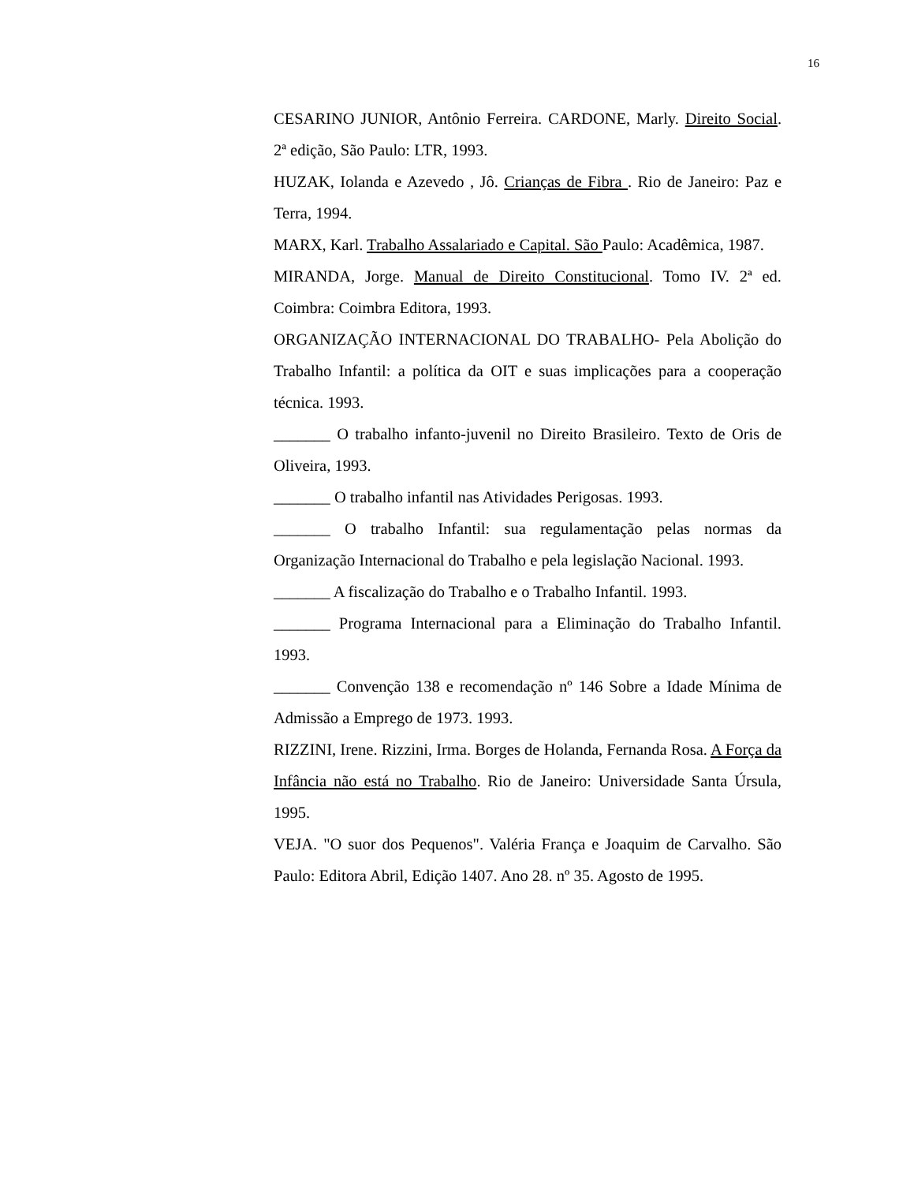16
CESARINO JUNIOR, Antônio Ferreira. CARDONE, Marly. Direito Social. 2ª edição, São Paulo: LTR, 1993.
HUZAK, Iolanda e Azevedo , Jô. Crianças de Fibra . Rio de Janeiro: Paz e Terra, 1994.
MARX, Karl. Trabalho Assalariado e Capital. São Paulo: Acadêmica, 1987.
MIRANDA, Jorge. Manual de Direito Constitucional. Tomo IV. 2ª ed. Coimbra: Coimbra Editora, 1993.
ORGANIZAÇÃO INTERNACIONAL DO TRABALHO- Pela Abolição do Trabalho Infantil: a política da OIT e suas implicações para a cooperação técnica. 1993.
_______ O trabalho infanto-juvenil no Direito Brasileiro. Texto de Oris de Oliveira, 1993.
_______ O trabalho infantil nas Atividades Perigosas. 1993.
_______ O trabalho Infantil: sua regulamentação pelas normas da Organização Internacional do Trabalho e pela legislação Nacional. 1993.
_______ A fiscalização do Trabalho e o Trabalho Infantil. 1993.
_______ Programa Internacional para a Eliminação do Trabalho Infantil. 1993.
_______ Convenção 138 e recomendação nº 146 Sobre a Idade Mínima de Admissão a Emprego de 1973. 1993.
RIZZINI, Irene. Rizzini, Irma. Borges de Holanda, Fernanda Rosa. A Força da Infância não está no Trabalho. Rio de Janeiro: Universidade Santa Úrsula, 1995.
VEJA. "O suor dos Pequenos". Valéria França e Joaquim de Carvalho. São Paulo: Editora Abril, Edição 1407. Ano 28. nº 35. Agosto de 1995.